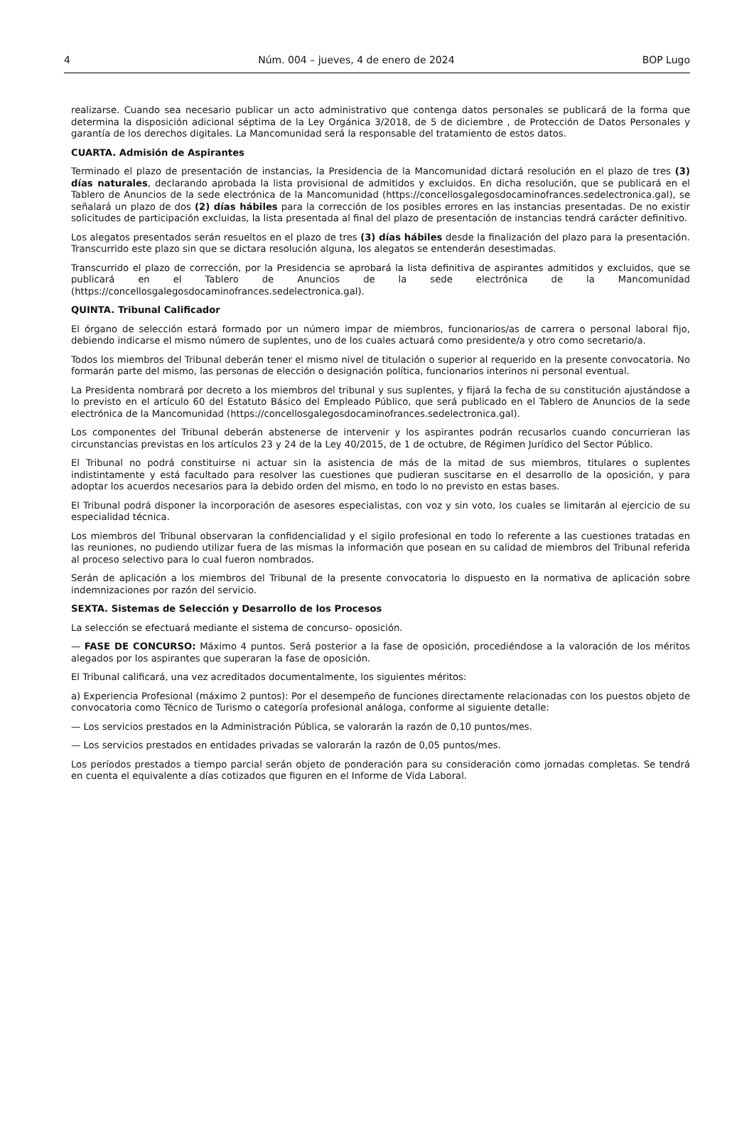4 Núm. 004 – jueves, 4 de enero de 2024 BOP Lugo
realizarse. Cuando sea necesario publicar un acto administrativo que contenga datos personales se publicará de la forma que determina la disposición adicional séptima de la Ley Orgánica 3/2018, de 5 de diciembre , de Protección de Datos Personales y garantía de los derechos digitales. La Mancomunidad será la responsable del tratamiento de estos datos.
CUARTA. Admisión de Aspirantes
Terminado el plazo de presentación de instancias, la Presidencia de la Mancomunidad dictará resolución en el plazo de tres (3) días naturales, declarando aprobada la lista provisional de admitidos y excluidos. En dicha resolución, que se publicará en el Tablero de Anuncios de la sede electrónica de la Mancomunidad (https://concellosgalegosdocaminofrances.sedelectronica.gal), se señalará un plazo de dos (2) días hábiles para la corrección de los posibles errores en las instancias presentadas. De no existir solicitudes de participación excluidas, la lista presentada al final del plazo de presentación de instancias tendrá carácter definitivo.
Los alegatos presentados serán resueltos en el plazo de tres (3) días hábiles desde la finalización del plazo para la presentación. Transcurrido este plazo sin que se dictara resolución alguna, los alegatos se entenderán desestimadas.
Transcurrido el plazo de corrección, por la Presidencia se aprobará la lista definitiva de aspirantes admitidos y excluidos, que se publicará en el Tablero de Anuncios de la sede electrónica de la Mancomunidad (https://concellosgalegosdocaminofrances.sedelectronica.gal).
QUINTA. Tribunal Calificador
El órgano de selección estará formado por un número impar de miembros, funcionarios/as de carrera o personal laboral fijo, debiendo indicarse el mismo número de suplentes, uno de los cuales actuará como presidente/a y otro como secretario/a.
Todos los miembros del Tribunal deberán tener el mismo nivel de titulación o superior al requerido en la presente convocatoria. No formarán parte del mismo, las personas de elección o designación política, funcionarios interinos ni personal eventual.
La Presidenta nombrará por decreto a los miembros del tribunal y sus suplentes, y fijará la fecha de su constitución ajustándose a lo previsto en el artículo 60 del Estatuto Básico del Empleado Público, que será publicado en el Tablero de Anuncios de la sede electrónica de la Mancomunidad (https://concellosgalegosdocaminofrances.sedelectronica.gal).
Los componentes del Tribunal deberán abstenerse de intervenir y los aspirantes podrán recusarlos cuando concurrieran las circunstancias previstas en los artículos 23 y 24 de la Ley 40/2015, de 1 de octubre, de Régimen Jurídico del Sector Público.
El Tribunal no podrá constituirse ni actuar sin la asistencia de más de la mitad de sus miembros, titulares o suplentes indistintamente y está facultado para resolver las cuestiones que pudieran suscitarse en el desarrollo de la oposición, y para adoptar los acuerdos necesarios para la debido orden del mismo, en todo lo no previsto en estas bases.
El Tribunal podrá disponer la incorporación de asesores especialistas, con voz y sin voto, los cuales se limitarán al ejercicio de su especialidad técnica.
Los miembros del Tribunal observaran la confidencialidad y el sigilo profesional en todo lo referente a las cuestiones tratadas en las reuniones, no pudiendo utilizar fuera de las mismas la información que posean en su calidad de miembros del Tribunal referida al proceso selectivo para lo cual fueron nombrados.
Serán de aplicación a los miembros del Tribunal de la presente convocatoria lo dispuesto en la normativa de aplicación sobre indemnizaciones por razón del servicio.
SEXTA. Sistemas de Selección y Desarrollo de los Procesos
La selección se efectuará mediante el sistema de concurso- oposición.
— FASE DE CONCURSO: Máximo 4 puntos. Será posterior a la fase de oposición, procediéndose a la valoración de los méritos alegados por los aspirantes que superaran la fase de oposición.
El Tribunal calificará, una vez acreditados documentalmente, los siguientes méritos:
a) Experiencia Profesional (máximo 2 puntos): Por el desempeño de funciones directamente relacionadas con los puestos objeto de convocatoria como Técnico de Turismo o categoría profesional análoga, conforme al siguiente detalle:
— Los servicios prestados en la Administración Pública, se valorarán la razón de 0,10 puntos/mes.
— Los servicios prestados en entidades privadas se valorarán la razón de 0,05 puntos/mes.
Los períodos prestados a tiempo parcial serán objeto de ponderación para su consideración como jornadas completas. Se tendrá en cuenta el equivalente a días cotizados que figuren en el Informe de Vida Laboral.